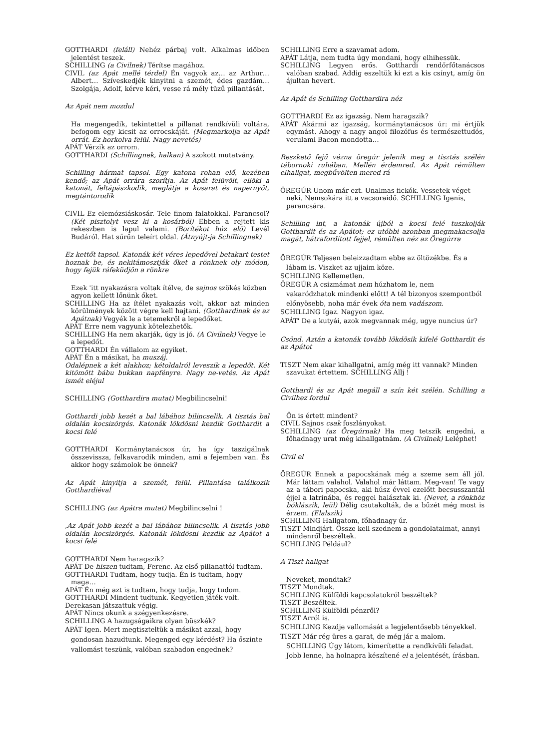GOTTHARDI (feláll) Nehéz párbaj volt. Alkalmas időben jelentést teszek.
SCHILLING (a Civilnek) Térítse magához.
CIVIL (az Apát mellé térdel) Én vagyok az… az Arthur… Albert… Szíveskedjék kinyitni a szemét, édes gazdám… Szolgája, Adolf, kérve kéri, vesse rá mély tüzű pillantását.
Az Apát nem mozdul
Ha megengedik, tekintettel a pillanat rendkívüli voltára, befogom egy kicsit az orrocskáját. (Megmarkolja az Apát orrát. Ez horkolva felül. Nagy nevetés)
APÁT Vérzik az orrom.
GOTTHARDI (Schillingnek, halkan) A szokott mutatvány.
Schilling hármat tapsol. Egy katona rohan elő, kezében kendő; az Apát orrára szorítja. Az Apát felüvölt, ellöki a katonát, feltápászkodik, meglátja a kosarat és napernyőt, megtántorodik
CIVIL Ez elemózsiáskosár. Tele finom falatokkal. Parancsol? (Két pisztolyt vesz ki a kosárból) Ebben a rejtett kis rekeszben is lapul valami. (Borítékot húz elő) Levél Budáról. Hat sűrűn teleírt oldal. (Átnyújt-ja Schillingnek)
Ez kettőt tapsol. Katonák két véres lepedővel betakart testet hoznak be, és nekitámosztják őket a rönknek oly módon, hogy fejük ráfeküdjön a rönkre
Ezek 'itt nyakazásra voltak ítélve, de sajnos szökés közben agyon kellett lőnünk őket.
SCHILLING Ha az ítélet nyakazás volt, akkor azt minden körülmények között végre kell hajtani. (Gotthardinak és az Apátnak) Vegyék le a tetemekről a lepedőket.
APÁT Erre nem vagyunk kötelezhetők.
SCHILLING Ha nem akarják, úgy is jó. (A Civilnek) Vegye le a lepedőt.
GOTTHARDI Én vállalom az egyiket.
APÁT Én a másikat, ha muszáj.
Odalépnek a két alakhoz; kétoldalról leveszik a lepedőt. Két kitömött bábu bukkan napfényre. Nagy ne-vetés. Az Apát ismét eléjul
SCHILLING (Gotthardira mutat) Megbilincselni!
Gotthardi jobb kezét a bal lábához bilincselik. A tisztás bal oldalán kocsizörgés. Katonák lökdösni kezdik Gotthardit a kocsi felé
GOTTHARDI Kormánytanácsos úr, ha így taszigálnak összevissza, felkavarodik minden, ami a fejemben van. És akkor hogy számolok be önnek?
Az Apát kinyitja a szemét, felül. Pillantása találkozik Gotthardiéval
SCHILLING (az Apátra mutat) Megbilincselni !
‚Az Apát jobb kezét a bal lábához bilincselik. A tisztás jobb oldalán kocsizörgés. Katonák lökdösni kezdik az Apátot a kocsi felé
GOTTHARDI Nem haragszik?
APÁT De hiszen tudtam, Ferenc. Az első pillanattól tudtam.
GOTTHARDI Tudtam, hogy tudja. Én is tudtam, hogy maga…
APÁT Én még azt is tudtam, hogy tudja, hogy tudom.
GOTTHARDI Mindent tudtunk. Kegyetlen játék volt.
Derekasan játszattuk végig.
APÁT Nincs okunk a szégyenkezésre.
SCHILLING A hazugságaikra olyan büszkék?
APÁT Igen. Mert megtiszteltük a másikat azzal, hogy gondosan hazudtunk. Megenged egy kérdést? Ha őszinte vallomást teszünk, valóban szabadon engednek?
SCHILLING Erre a szavamat adom.
APÁT Látja, nem tudta úgy mondani, hogy elhihessük.
SCHILLING Legyen erős. Gotthardi rendőrfőtanácsos valóban szabad. Addig eszeltük ki ezt a kis csínyt, amíg ön ájultan hevert.
Az Apát és Schilling Gotthardira néz
GOTTHARDI Ez az igazság. Nem haragszik?
APÁT Akármi az igazság, kormánytanácsos úr: mi értjük egymást. Ahogy a nagy angol filozófus és természettudós, verulami Bacon mondotta…
Reszkető fejű vézna öregúr jelenik meg a tisztás szélén tábornoki ruhában. Mellén érdemred. Az Apát rémülten elhallgat, megbűvölten mered rá
ÖREGÚR Unom már ezt. Unalmas fickók. Vessetek véget neki. Nemsokára itt a vacsoraidő. SCHILLING Igenis, parancsára.
Schilling int, a katonák újból a kocsi felé tuszkolják Gotthardit és az Apátot; ez utóbbi azonban megmakacsolja magát, hátrafordított fejjel, rémülten néz az Öregúrra
ÖREGÚR Teljesen beleizzadtam ebbe az öltözékbe. És a lábam is. Viszket az ujjaim köze.
SCHILLING Kellemetlen.
ÖREGÚR A csizmámat nem húzhatom le, nem vakaródzhatok mindenki előtt! A tél bizonyos szempontból előnyösebb, noha már évek óta nem vadászom.
SCHILLING Igaz. Nagyon igaz.
APÁT' De a kutyái, azok megvannak még, ugye nuncius úr?
Csönd. Aztán a katonák tovább lökdösik kifelé Gotthardit és az Apátot
TISZT Nem akar kihallgatni, amíg még itt vannak? Minden szavukat értettem. SCHILLING Állj !
Gotthardi és az Apát megáll a szín két szélén. Schilling a Civilhez fordul
Ön is értett mindent?
CIVIL Sajnos csak foszlányokat.
SCHILLING (az Öregúrnak) Ha meg tetszik engedni, a főhadnagy urat még kihallgatnám. (A Civilnek) Leléphet!
Civil el
ÖREGÚR Ennek a papocskának még a szeme sem áll jól. Már láttam valahol. Valahol már láttam. Meg-van! Te vagy az a tábori papocska, aki húsz évvel ezelőtt becsusszantál éjjel a latrinába, és reggel halásztak ki. (Nevet, a rönkhöz bóklászik, leül) Délig csutakolták, de a bűzét még most is érzem. (Elalszik)
SCHILLING Hallgatom, főhadnagy úr.
TISZT Mindjárt. Össze kell szednem a gondolataimat, annyi mindenről beszéltek.
SCHILLING Például?
A Tiszt hallgat
Neveket, mondtak?
TISZT Mondtak.
SCHILLING Külföldi kapcsolatokról beszéltek?
TISZT Beszéltek.
SCHILLING Külföldi pénzről?
TISZT Arról is.
SCHILLING Kezdje vallomását a legjelentősebb tényekkel.
TISZT Már rég üres a garat, de még jár a malom. SCHILLING Úgy látom, kimerítette a rendkívüli feladat. Jobb lenne, ha holnapra készítené el a jelentését, írásban.